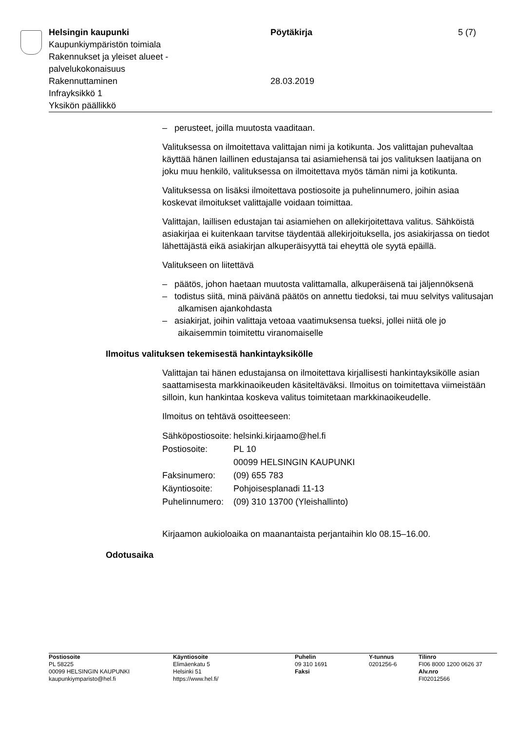Helsingin kaupunki
Kaupunkiympäristön toimiala
Rakennukset ja yleiset alueet -
palvelukokonaisuus
Rakennuttaminen
Infrayksikkö 1
Yksikön päällikkö
Pöytäkirja
28.03.2019
5 (7)
– perusteet, joilla muutosta vaaditaan.
Valituksessa on ilmoitettava valittajan nimi ja kotikunta. Jos valittajan puhevaltaa käyttää hänen laillinen edustajansa tai asiamiehensä tai jos valituksen laatijana on joku muu henkilö, valituksessa on ilmoitettava myös tämän nimi ja kotikunta.
Valituksessa on lisäksi ilmoitettava postiosoite ja puhelinnumero, joihin asiaa koskevat ilmoitukset valittajalle voidaan toimittaa.
Valittajan, laillisen edustajan tai asiamiehen on allekirjoitettava valitus. Sähköistä asiakirjaa ei kuitenkaan tarvitse täydentää allekirjoituksella, jos asiakirjassa on tiedot lähettäjästä eikä asiakirjan alkuperäisyyttä tai eheyttä ole syytä epäillä.
Valitukseen on liitettävä
– päätös, johon haetaan muutosta valittamalla, alkuperäisenä tai jäljennöksenä
– todistus siitä, minä päivänä päätös on annettu tiedoksi, tai muu selvitys valitusajan alkamisen ajankohdasta
– asiakirjat, joihin valittaja vetoaa vaatimuksensa tueksi, jollei niitä ole jo aikaisemmin toimitettu viranomaiselle
Ilmoitus valituksen tekemisestä hankintayksikölle
Valittajan tai hänen edustajansa on ilmoitettava kirjallisesti hankintayksikölle asian saattamisesta markkinaoikeuden käsiteltäväksi. Ilmoitus on toimitettava viimeistään silloin, kun hankintaa koskeva valitus toimitetaan markkinaoikeudelle.
Ilmoitus on tehtävä osoitteeseen:
| Sähköpostiosoite: | helsinki.kirjaamo@hel.fi |
| Postiosoite: | PL 10 00099 HELSINGIN KAUPUNKI |
| Faksinumero: | (09) 655 783 |
| Käyntiosoite: | Pohjoisesplanadi 11-13 |
| Puhelinnumero: | (09) 310 13700 (Yleishallinto) |
Kirjaamon aukioloaika on maanantaista perjantaihin klo 08.15–16.00.
Odotusaika
Postiosoite
PL 58225
00099 HELSINGIN KAUPUNKI
kaupunkiymparisto@hel.fi
Käyntiosoite
Elimäenkatu 5
Helsinki 51
https://www.hel.fi/
Puhelin
09 310 1691
Faksi
Y-tunnus
0201256-6
Tilinro
FI06 8000 1200 0626 37
Alv.nro
FI02012566